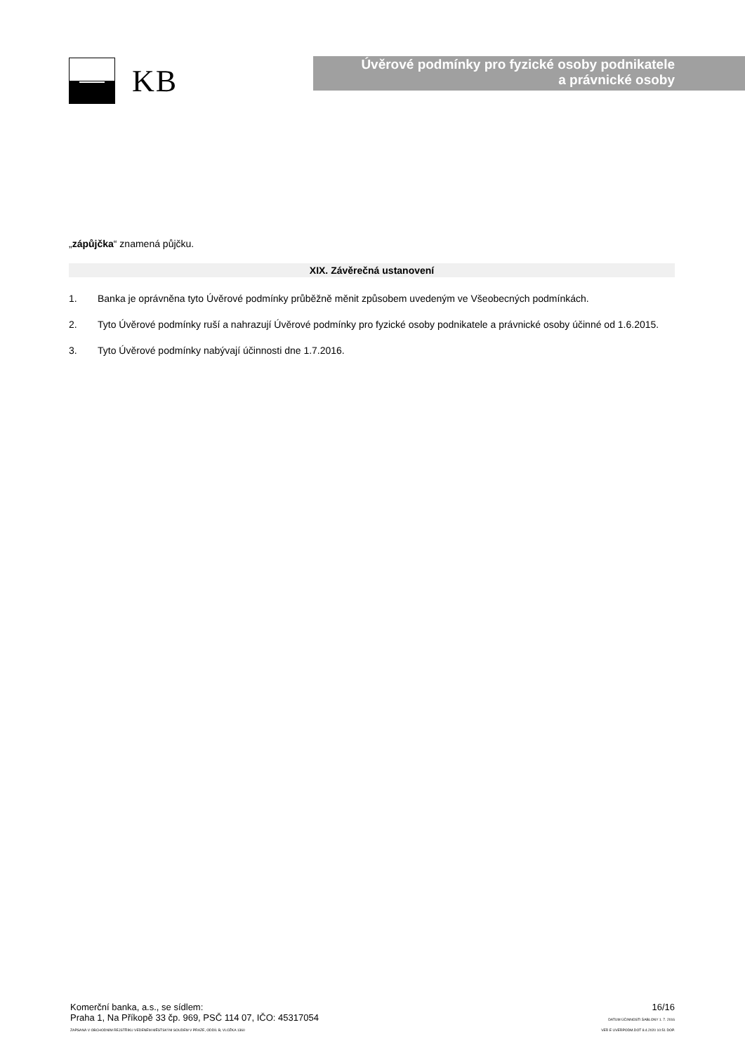KB
Úvěrové podmínky pro fyzické osoby podnikatele
a právnické osoby
„zápůjčka“ znamená půjčku.
XIX. Závěrečná ustanovení
1. Banka je oprávněna tyto Úvěrové podmínky průběžně měnit způsobem uvedeným ve Všeobecných podmínkách.
2. Tyto Úvěrové podmínky ruší a nahrazují Úvěrové podmínky pro fyzické osoby podnikatele a právnické osoby účinné od 1.6.2015.
3. Tyto Úvěrové podmínky nabývají účinnosti dne 1.7.2016.
Komerční banka, a.s., se sídlem:
Praha 1, Na Příkopě 33 čp. 969, PSČ 114 07, IČO: 45317054
ZAPSANÁ V OBCHODNÍM REJSTŘÍKU VEDENÉM MĚSTSKÝM SOUDEM V PRAZE, ODDÍL B, VLOŽKA 1360
16/16
DATUM ÚČINNOSTI ŠABLONY 1. 7. 2016
VER E UVERPODM.DOT 8.4.2020 10:51 DOP.